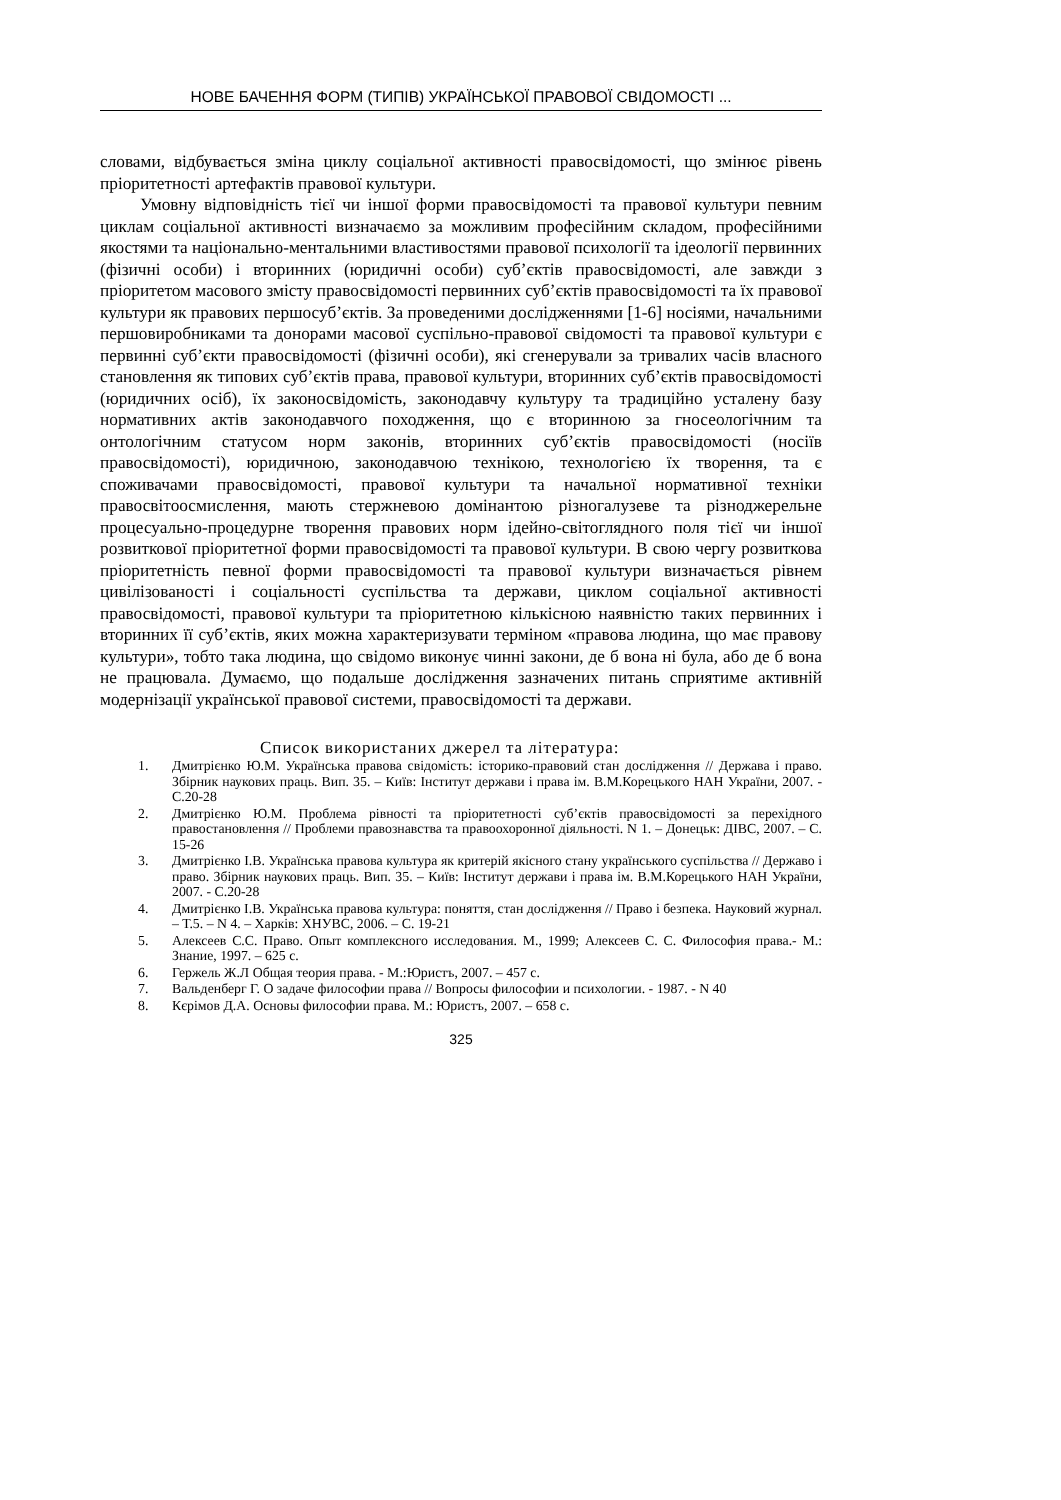НОВЕ БАЧЕННЯ ФОРМ (ТИПІВ) УКРАЇНСЬКОЇ ПРАВОВОЇ СВІДОМОСТІ ...
словами, відбувається зміна циклу соціальної активності правосвідомості, що змінює рівень пріоритетності артефактів правової культури.
Умовну відповідність тієї чи іншої форми правосвідомості та правової культури певним циклам соціальної активності визначаємо за можливим професійним складом, професійними якостями та національно-ментальними властивостями правової психології та ідеології первинних (фізичні особи) і вторинних (юридичні особи) суб’єктів правосвідомості, але завжди з пріоритетом масового змісту правосвідомості первинних суб’єктів правосвідомості та їх правової культури як правових першосуб’єктів. За проведеними дослідженнями [1-6] носіями, начальними першовиробниками та донорами масової суспільно-правової свідомості та правової культури є первинні суб’єкти правосвідомості (фізичні особи), які сгенерували за тривалих часів власного становлення як типових суб’єктів права, правової культури, вторинних суб’єктів правосвідомості (юридичних осіб), їх законосвідомість, законодавчу культуру та традиційно усталену базу нормативних актів законодавчого походження, що є вторинною за гносеологічним та онтологічним статусом норм законів, вторинних суб’єктів правосвідомості (носіїв правосвідомості), юридичною, законодавчою технікою, технологією їх творення, та є споживачами правосвідомості, правової культури та начальної нормативної техніки правосвітоосмислення, мають стержневою домінантою різногалузеве та різноджерельне процесуально-процедурне творення правових норм ідейно-світоглядного поля тієї чи іншої розвиткової пріоритетної форми правосвідомості та правової культури. В свою чергу розвиткова пріоритетність певної форми правосвідомості та правової культури визначається рівнем цивілізованості і соціальності суспільства та держави, циклом соціальної активності правосвідомості, правової культури та пріоритетною кількісною наявністю таких первинних і вторинних її суб’єктів, яких можна характеризувати терміном «правова людина, що має правову культури», тобто така людина, що свідомо виконує чинні закони, де б вона ні була, або де б вона не працювала. Думаємо, що подальше дослідження зазначених питань сприятиме активній модернізації української правової системи, правосвідомості та держави.
Список використаних джерел та література:
1. Дмитрієнко Ю.М. Українська правова свідомість: історико-правовий стан дослідження // Держава і право. Збірник наукових праць. Вип. 35. – Київ: Інститут держави і права ім. В.М.Корецького НАН України, 2007. - С.20-28
2. Дмитрієнко Ю.М. Проблема рівності та пріоритетності суб’єктів правосвідомості за перехідного правостановлення // Проблеми правознавства та правоохоронної діяльності. N 1. – Донецьк: ДІВС, 2007. – С. 15-26
3. Дмитрієнко І.В. Українська правова культура як критерій якісного стану українського суспільства // Державо і право. Збірник наукових праць. Вип. 35. – Київ: Інститут держави і права ім. В.М.Корецького НАН України, 2007. - С.20-28
4. Дмитрієнко І.В. Українська правова культура: поняття, стан дослідження // Право і безпека. Науковий журнал. – Т.5. – N 4. – Харків: ХНУВС, 2006. – С. 19-21
5. Алексеев С.С. Право. Опыт комплексного исследования. М., 1999; Алексеев С. С. Философия права.- М.: Знание, 1997. – 625 с.
6. Гержель Ж.Л Общая теория права. - М.:Юристъ, 2007. – 457 с.
7. Вальденберг Г. О задаче философии права // Вопросы философии и психологии. - 1987. - N 40
8. Кєрімов Д.А. Основы философии права. М.: Юристъ, 2007. – 658 с.
325